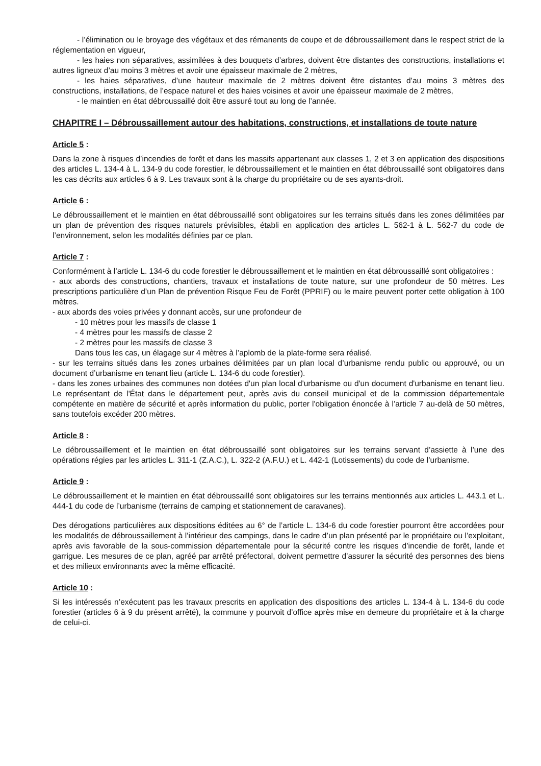- l’élimination ou le broyage des végétaux et des rémanents de coupe et de débroussaillement dans le respect strict de la réglementation en vigueur,
- les haies non séparatives, assimilées à des bouquets d’arbres, doivent être distantes des constructions, installations et autres ligneux d’au moins 3 mètres et avoir une épaisseur maximale de 2 mètres,
- les haies séparatives, d’une hauteur maximale de 2 mètres doivent être distantes d’au moins 3 mètres des constructions, installations, de l’espace naturel et des haies voisines et avoir une épaisseur maximale de 2 mètres,
- le maintien en état débroussaillé doit être assuré tout au long de l’année.
CHAPITRE I – Débroussaillement autour des habitations, constructions, et installations de toute nature
Article 5 :
Dans la zone à risques d’incendies de forêt et dans les massifs appartenant aux classes 1, 2 et 3 en application des dispositions des articles L. 134-4 à L. 134-9 du code forestier, le débroussaillement et le maintien en état débroussaillé sont obligatoires dans les cas décrits aux articles 6 à 9. Les travaux sont à la charge du propriétaire ou de ses ayants-droit.
Article 6 :
Le débroussaillement et le maintien en état débroussaillé sont obligatoires sur les terrains situés dans les zones délimitées par un plan de prévention des risques naturels prévisibles, établi en application des articles L. 562-1 à L. 562-7 du code de l’environnement, selon les modalités définies par ce plan.
Article 7 :
Conformément à l’article L. 134-6 du code forestier le débroussaillement et le maintien en état débroussaillé sont obligatoires :
- aux abords des constructions, chantiers, travaux et installations de toute nature, sur une profondeur de 50 mètres. Les prescriptions particulière d’un Plan de prévention Risque Feu de Forêt (PPRIF) ou le maire peuvent porter cette obligation à 100 mètres.
- aux abords des voies privées y donnant accès, sur une profondeur de
- 10 mètres pour les massifs de classe 1
- 4 mètres pour les massifs de classe 2
- 2 mètres pour les massifs de classe 3
Dans tous les cas, un élagage sur 4 mètres à l’aplomb de la plate-forme sera réalisé.
- sur les terrains situés dans les zones urbaines délimitées par un plan local d’urbanisme rendu public ou approuvé, ou un document d’urbanisme en tenant lieu (article L. 134-6 du code forestier).
- dans les zones urbaines des communes non dotées d'un plan local d'urbanisme ou d'un document d'urbanisme en tenant lieu. Le représentant de l'État dans le département peut, après avis du conseil municipal et de la commission départementale compétente en matière de sécurité et après information du public, porter l'obligation énoncée à l’article 7 au-delà de 50 mètres, sans toutefois excéder 200 mètres.
Article 8 :
Le débroussaillement et le maintien en état débroussaillé sont obligatoires sur les terrains servant d’assiette à l’une des opérations régies par les articles L. 311-1 (Z.A.C.), L. 322-2 (A.F.U.) et L. 442-1 (Lotissements) du code de l’urbanisme.
Article 9 :
Le débroussaillement et le maintien en état débroussaillé sont obligatoires sur les terrains mentionnés aux articles L. 443.1 et L. 444-1 du code de l’urbanisme (terrains de camping et stationnement de caravanes).
Des dérogations particulières aux dispositions éditées au 6° de l’article L. 134-6 du code forestier pourront être accordées pour les modalités de débroussaillement à l’intérieur des campings, dans le cadre d’un plan présenté par le propriétaire ou l’exploitant, après avis favorable de la sous-commission départementale pour la sécurité contre les risques d’incendie de forêt, lande et garrigue. Les mesures de ce plan, agréé par arrêté préfectoral, doivent permettre d’assurer la sécurité des personnes des biens et des milieux environnants avec la même efficacité.
Article 10 :
Si les intéressés n’exécutent pas les travaux prescrits en application des dispositions des articles L. 134-4 à L. 134-6 du code forestier (articles 6 à 9 du présent arrêté), la commune y pourvoit d’office après mise en demeure du propriétaire et à la charge de celui-ci.